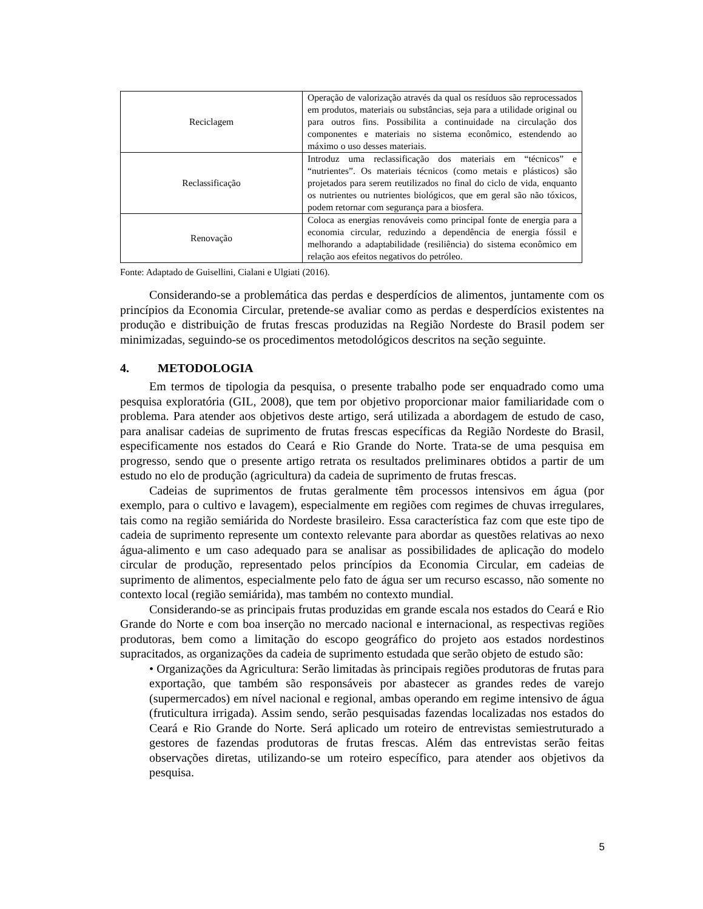| Reciclagem | Operação de valorização através da qual os resíduos são reprocessados em produtos, materiais ou substâncias, seja para a utilidade original ou para outros fins. Possibilita a continuidade na circulação dos componentes e materiais no sistema econômico, estendendo ao máximo o uso desses materiais. |
| Reclassificação | Introduz uma reclassificação dos materiais em “técnicos” e “nutrientes”. Os materiais técnicos (como metais e plásticos) são projetados para serem reutilizados no final do ciclo de vida, enquanto os nutrientes ou nutrientes biológicos, que em geral são não tóxicos, podem retornar com segurança para a biosfera. |
| Renovação | Coloca as energias renováveis como principal fonte de energia para a economia circular, reduzindo a dependência de energia fóssil e melhorando a adaptabilidade (resiliência) do sistema econômico em relação aos efeitos negativos do petróleo. |
Fonte: Adaptado de Guisellini, Cialani e Ulgiati (2016).
Considerando-se a problemática das perdas e desperdícios de alimentos, juntamente com os princípios da Economia Circular, pretende-se avaliar como as perdas e desperdícios existentes na produção e distribuição de frutas frescas produzidas na Região Nordeste do Brasil podem ser minimizadas, seguindo-se os procedimentos metodológicos descritos na seção seguinte.
4. METODOLOGIA
Em termos de tipologia da pesquisa, o presente trabalho pode ser enquadrado como uma pesquisa exploratória (GIL, 2008), que tem por objetivo proporcionar maior familiaridade com o problema. Para atender aos objetivos deste artigo, será utilizada a abordagem de estudo de caso, para analisar cadeias de suprimento de frutas frescas específicas da Região Nordeste do Brasil, especificamente nos estados do Ceará e Rio Grande do Norte. Trata-se de uma pesquisa em progresso, sendo que o presente artigo retrata os resultados preliminares obtidos a partir de um estudo no elo de produção (agricultura) da cadeia de suprimento de frutas frescas.
Cadeias de suprimentos de frutas geralmente têm processos intensivos em água (por exemplo, para o cultivo e lavagem), especialmente em regiões com regimes de chuvas irregulares, tais como na região semiárida do Nordeste brasileiro. Essa característica faz com que este tipo de cadeia de suprimento represente um contexto relevante para abordar as questões relativas ao nexo água-alimento e um caso adequado para se analisar as possibilidades de aplicação do modelo circular de produção, representado pelos princípios da Economia Circular, em cadeias de suprimento de alimentos, especialmente pelo fato de água ser um recurso escasso, não somente no contexto local (região semiárida), mas também no contexto mundial.
Considerando-se as principais frutas produzidas em grande escala nos estados do Ceará e Rio Grande do Norte e com boa inserção no mercado nacional e internacional, as respectivas regiões produtoras, bem como a limitação do escopo geográfico do projeto aos estados nordestinos supracitados, as organizações da cadeia de suprimento estudada que serão objeto de estudo são:
• Organizações da Agricultura: Serão limitadas às principais regiões produtoras de frutas para exportação, que também são responsáveis por abastecer as grandes redes de varejo (supermercados) em nível nacional e regional, ambas operando em regime intensivo de água (fruticultura irrigada). Assim sendo, serão pesquisadas fazendas localizadas nos estados do Ceará e Rio Grande do Norte. Será aplicado um roteiro de entrevistas semiestruturado a gestores de fazendas produtoras de frutas frescas. Além das entrevistas serão feitas observações diretas, utilizando-se um roteiro específico, para atender aos objetivos da pesquisa.
5